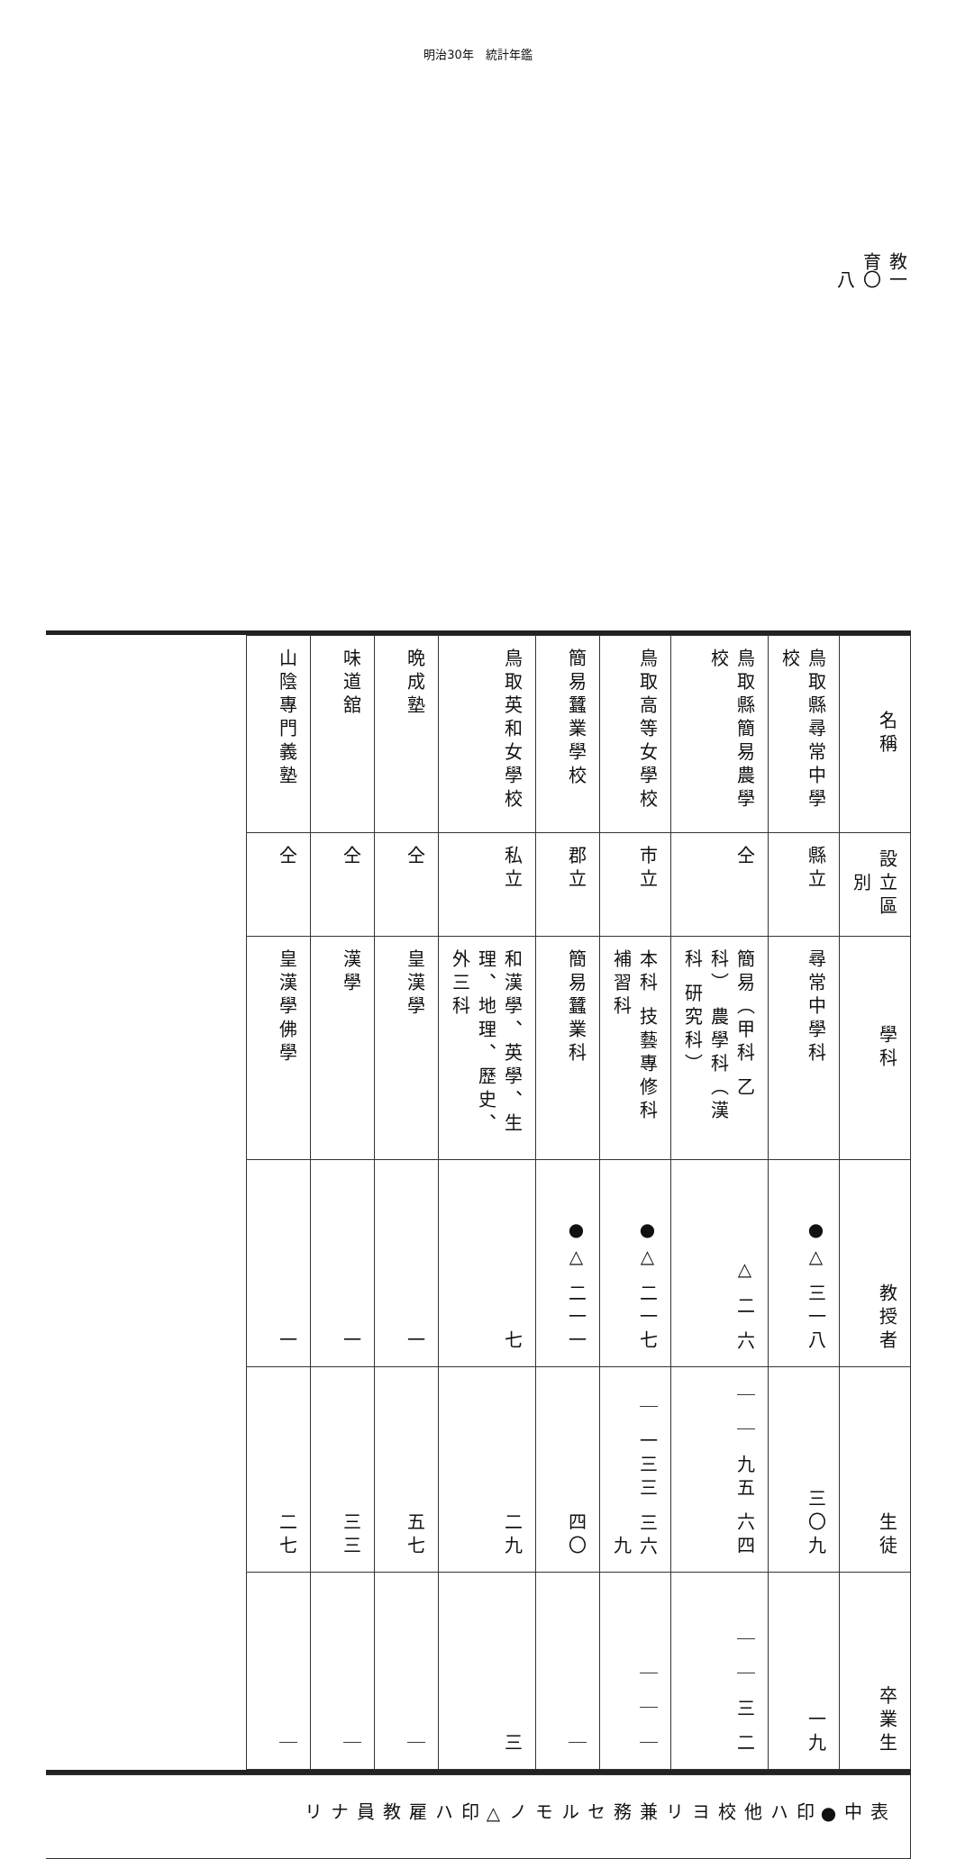明治30年　統計年鑑
教育 一〇八
| 名稱 | 設立區別 | 學科 | 教授者 | 生徒 | 卒業生 |
| --- | --- | --- | --- | --- | --- |
| 鳥取縣尋常中學校 | 縣立 | 尋常中學科 | ●△ 三一八 | 三〇九 | 一九 |
| 鳥取縣簡易農學校 | 仝 | 簡易（甲科 乙科） 農學科（漢科 研究科） | △ 二 六 | ｜ ｜ 九五 六四 | ｜ ｜ 三 二 |
| 鳥取高等女學校 | 市立 | 本科 技藝專修科 補習科 | ●△ 二一七 | ｜ 一三三 三六九 | ｜ ｜ ｜ |
| 簡易蠶業學校 | 郡立 | 簡易蠶業科 | ●△ 二一一 | 四〇 | ｜ |
| 鳥取英和女學校 | 私立 | 和漢學、英學、生理、地理、歷史、外三科 | 七 | 二九 | 三 |
| 晩成塾 | 仝 | 皇漢學 | 一 | 五七 | ｜ |
| 味道舘 | 仝 | 漢學 | 一 | 三三 | ｜ |
| 山陰專門義塾 | 仝 | 皇漢學佛學 | 一 | 二七 | ｜ |
表中●印ハ他校ヨリ兼務セルモノ△印ハ雇教員ナリ